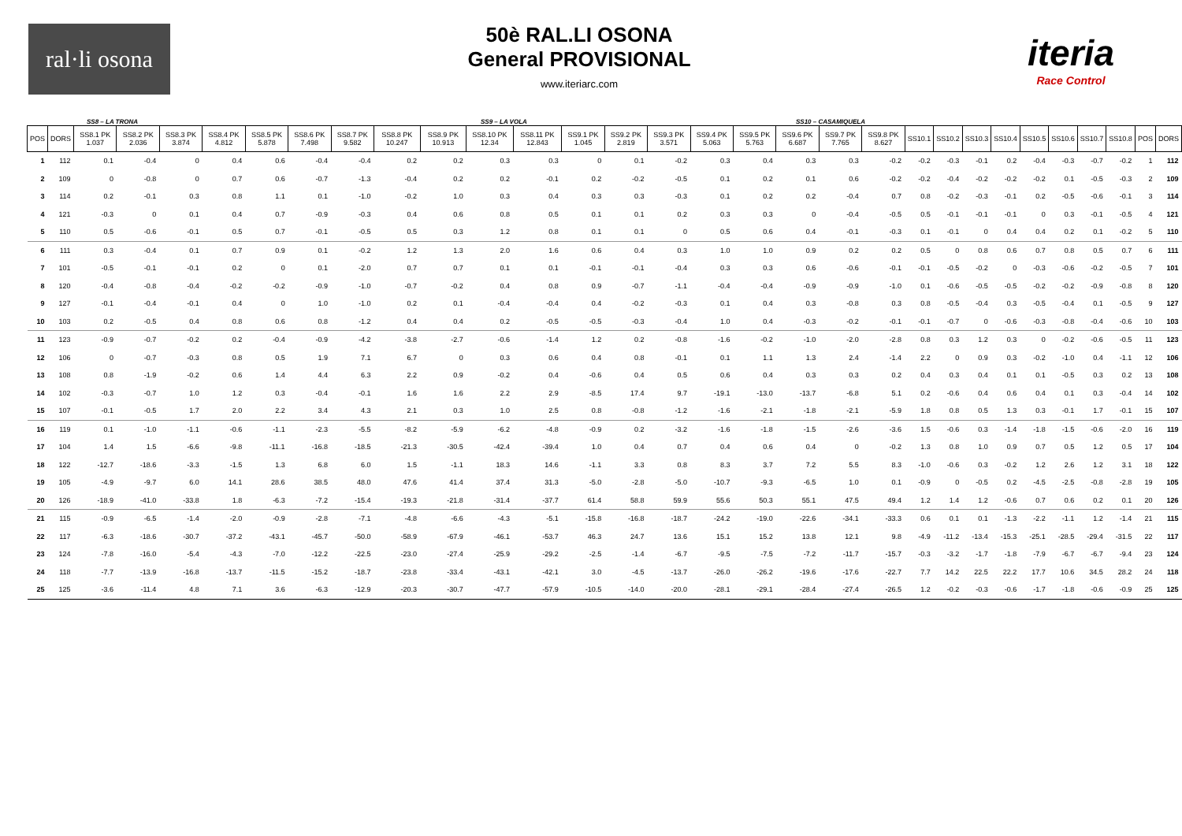ral·li osona
50è RAL.LI OSONA
General PROVISIONAL
www.iteriarc.com
iteria
Race Control
SS8 – LA TRONA SS9 – LA VOLA SS10 – CASAMIQUELA
| POS | DORS | SS8.1 PK 1.037 | SS8.2 PK 2.036 | SS8.3 PK 3.874 | SS8.4 PK 4.812 | SS8.5 PK 5.878 | SS8.6 PK 7.498 | SS8.7 PK 9.582 | SS8.8 PK 10.247 | SS8.9 PK 10.913 | SS8.10 PK 12.34 | SS8.11 PK 12.843 | SS9.1 PK 1.045 | SS9.2 PK 2.819 | SS9.3 PK 3.571 | SS9.4 PK 5.063 | SS9.5 PK 5.763 | SS9.6 PK 6.687 | SS9.7 PK 7.765 | SS9.8 PK 8.627 | SS10.1 | SS10.2 | SS10.3 | SS10.4 | SS10.5 | SS10.6 | SS10.7 | SS10.8 | POS | DORS |
| --- | --- | --- | --- | --- | --- | --- | --- | --- | --- | --- | --- | --- | --- | --- | --- | --- | --- | --- | --- | --- | --- | --- | --- | --- | --- | --- | --- | --- | --- | --- |
| 1 | 112 | 0.1 | -0.4 | 0 | 0.4 | 0.6 | -0.4 | -0.4 | 0.2 | 0.2 | 0.3 | 0.3 | 0 | 0.1 | -0.2 | 0.3 | 0.4 | 0.3 | 0.3 | -0.2 | -0.2 | -0.3 | -0.1 | 0.2 | -0.4 | -0.3 | -0.7 | -0.2 | 1 | 112 |
| 2 | 109 | 0 | -0.8 | 0 | 0.7 | 0.6 | -0.7 | -1.3 | -0.4 | 0.2 | 0.2 | -0.1 | 0.2 | -0.2 | -0.5 | 0.1 | 0.2 | 0.1 | 0.6 | -0.2 | -0.2 | -0.4 | -0.2 | -0.2 | -0.2 | 0.1 | -0.5 | -0.3 | 2 | 109 |
| 3 | 114 | 0.2 | -0.1 | 0.3 | 0.8 | 1.1 | 0.1 | -1.0 | -0.2 | 1.0 | 0.3 | 0.4 | 0.3 | 0.3 | -0.3 | 0.1 | 0.2 | 0.2 | -0.4 | 0.7 | 0.8 | -0.2 | -0.3 | -0.1 | 0.2 | -0.5 | -0.6 | -0.1 | 3 | 114 |
| 4 | 121 | -0.3 | 0 | 0.1 | 0.4 | 0.7 | -0.9 | -0.3 | 0.4 | 0.6 | 0.8 | 0.5 | 0.1 | 0.1 | 0.2 | 0.3 | 0.3 | 0 | -0.4 | -0.5 | 0.5 | -0.1 | -0.1 | -0.1 | 0 | 0.3 | -0.1 | -0.5 | 4 | 121 |
| 5 | 110 | 0.5 | -0.6 | -0.1 | 0.5 | 0.7 | -0.1 | -0.5 | 0.5 | 0.3 | 1.2 | 0.8 | 0.1 | 0.1 | 0 | 0.5 | 0.6 | 0.4 | -0.1 | -0.3 | 0.1 | -0.1 | 0 | 0.4 | 0.4 | 0.2 | 0.1 | -0.2 | 5 | 110 |
| 6 | 111 | 0.3 | -0.4 | 0.1 | 0.7 | 0.9 | 0.1 | -0.2 | 1.2 | 1.3 | 2.0 | 1.6 | 0.6 | 0.4 | 0.3 | 1.0 | 1.0 | 0.9 | 0.2 | 0.2 | 0.5 | 0 | 0.8 | 0.6 | 0.7 | 0.8 | 0.5 | 0.7 | 6 | 111 |
| 7 | 101 | -0.5 | -0.1 | -0.1 | 0.2 | 0 | 0.1 | -2.0 | 0.7 | 0.7 | 0.1 | 0.1 | -0.1 | -0.1 | -0.4 | 0.3 | 0.3 | 0.6 | -0.6 | -0.1 | -0.1 | -0.5 | -0.2 | 0 | -0.3 | -0.6 | -0.2 | -0.5 | 7 | 101 |
| 8 | 120 | -0.4 | -0.8 | -0.4 | -0.2 | -0.2 | -0.9 | -1.0 | -0.7 | -0.2 | 0.4 | 0.8 | 0.9 | -0.7 | -1.1 | -0.4 | -0.4 | -0.9 | -0.9 | -1.0 | 0.1 | -0.6 | -0.5 | -0.5 | -0.2 | -0.2 | -0.9 | -0.8 | 8 | 120 |
| 9 | 127 | -0.1 | -0.4 | -0.1 | 0.4 | 0 | 1.0 | -1.0 | 0.2 | 0.1 | -0.4 | -0.4 | 0.4 | -0.2 | -0.3 | 0.1 | 0.4 | 0.3 | -0.8 | 0.3 | 0.8 | -0.5 | -0.4 | 0.3 | -0.5 | -0.4 | 0.1 | -0.5 | 9 | 127 |
| 10 | 103 | 0.2 | -0.5 | 0.4 | 0.8 | 0.6 | 0.8 | -1.2 | 0.4 | 0.4 | 0.2 | -0.5 | -0.5 | -0.3 | -0.4 | 1.0 | 0.4 | -0.3 | -0.2 | -0.1 | -0.1 | -0.7 | 0 | -0.6 | -0.3 | -0.8 | -0.4 | -0.6 | 10 | 103 |
| 11 | 123 | -0.9 | -0.7 | -0.2 | 0.2 | -0.4 | -0.9 | -4.2 | -3.8 | -2.7 | -0.6 | -1.4 | 1.2 | 0.2 | -0.8 | -1.6 | -0.2 | -1.0 | -2.0 | -2.8 | 0.8 | 0.3 | 1.2 | 0.3 | 0 | -0.2 | -0.6 | -0.5 | 11 | 123 |
| 12 | 106 | 0 | -0.7 | -0.3 | 0.8 | 0.5 | 1.9 | 7.1 | 6.7 | 0 | 0.3 | 0.6 | 0.4 | 0.8 | -0.1 | 0.1 | 1.1 | 1.3 | 2.4 | -1.4 | 2.2 | 0 | 0.9 | 0.3 | -0.2 | -1.0 | 0.4 | -1.1 | 12 | 106 |
| 13 | 108 | 0.8 | -1.9 | -0.2 | 0.6 | 1.4 | 4.4 | 6.3 | 2.2 | 0.9 | -0.2 | 0.4 | -0.6 | 0.4 | 0.5 | 0.6 | 0.4 | 0.3 | 0.3 | 0.2 | 0.4 | 0.3 | 0.4 | 0.1 | 0.1 | -0.5 | 0.3 | 0.2 | 13 | 108 |
| 14 | 102 | -0.3 | -0.7 | 1.0 | 1.2 | 0.3 | -0.4 | -0.1 | 1.6 | 1.6 | 2.2 | 2.9 | -8.5 | 17.4 | 9.7 | -19.1 | -13.0 | -13.7 | -6.8 | 5.1 | 0.2 | -0.6 | 0.4 | 0.6 | 0.4 | 0.1 | 0.3 | -0.4 | 14 | 102 |
| 15 | 107 | -0.1 | -0.5 | 1.7 | 2.0 | 2.2 | 3.4 | 4.3 | 2.1 | 0.3 | 1.0 | 2.5 | 0.8 | -0.8 | -1.2 | -1.6 | -2.1 | -1.8 | -2.1 | -5.9 | 1.8 | 0.8 | 0.5 | 1.3 | 0.3 | -0.1 | 1.7 | -0.1 | 15 | 107 |
| 16 | 119 | 0.1 | -1.0 | -1.1 | -0.6 | -1.1 | -2.3 | -5.5 | -8.2 | -5.9 | -6.2 | -4.8 | -0.9 | 0.2 | -3.2 | -1.6 | -1.8 | -1.5 | -2.6 | -3.6 | 1.5 | -0.6 | 0.3 | -1.4 | -1.8 | -1.5 | -0.6 | -2.0 | 16 | 119 |
| 17 | 104 | 1.4 | 1.5 | -6.6 | -9.8 | -11.1 | -16.8 | -18.5 | -21.3 | -30.5 | -42.4 | -39.4 | 1.0 | 0.4 | 0.7 | 0.4 | 0.6 | 0.4 | 0 | -0.2 | 1.3 | 0.8 | 1.0 | 0.9 | 0.7 | 0.5 | 1.2 | 0.5 | 17 | 104 |
| 18 | 122 | -12.7 | -18.6 | -3.3 | -1.5 | 1.3 | 6.8 | 6.0 | 1.5 | -1.1 | 18.3 | 14.6 | -1.1 | 3.3 | 0.8 | 8.3 | 3.7 | 7.2 | 5.5 | 8.3 | -1.0 | -0.6 | 0.3 | -0.2 | 1.2 | 2.6 | 1.2 | 3.1 | 18 | 122 |
| 19 | 105 | -4.9 | -9.7 | 6.0 | 14.1 | 28.6 | 38.5 | 48.0 | 47.6 | 41.4 | 37.4 | 31.3 | -5.0 | -2.8 | -5.0 | -10.7 | -9.3 | -6.5 | 1.0 | 0.1 | -0.9 | 0 | -0.5 | 0.2 | -4.5 | -2.5 | -0.8 | -2.8 | 19 | 105 |
| 20 | 126 | -18.9 | -41.0 | -33.8 | 1.8 | -6.3 | -7.2 | -15.4 | -19.3 | -21.8 | -31.4 | -37.7 | 61.4 | 58.8 | 59.9 | 55.6 | 50.3 | 55.1 | 47.5 | 49.4 | 1.2 | 1.4 | 1.2 | -0.6 | 0.7 | 0.6 | 0.2 | 0.1 | 20 | 126 |
| 21 | 115 | -0.9 | -6.5 | -1.4 | -2.0 | -0.9 | -2.8 | -7.1 | -4.8 | -6.6 | -4.3 | -5.1 | -15.8 | -16.8 | -18.7 | -24.2 | -19.0 | -22.6 | -34.1 | -33.3 | 0.6 | 0.1 | 0.1 | -1.3 | -2.2 | -1.1 | 1.2 | -1.4 | 21 | 115 |
| 22 | 117 | -6.3 | -18.6 | -30.7 | -37.2 | -43.1 | -45.7 | -50.0 | -58.9 | -67.9 | -46.1 | -53.7 | 46.3 | 24.7 | 13.6 | 15.1 | 15.2 | 13.8 | 12.1 | 9.8 | -4.9 | -11.2 | -13.4 | -15.3 | -25.1 | -28.5 | -29.4 | -31.5 | 22 | 117 |
| 23 | 124 | -7.8 | -16.0 | -5.4 | -4.3 | -7.0 | -12.2 | -22.5 | -23.0 | -27.4 | -25.9 | -29.2 | -2.5 | -1.4 | -6.7 | -9.5 | -7.5 | -7.2 | -11.7 | -15.7 | -0.3 | -3.2 | -1.7 | -1.8 | -7.9 | -6.7 | -6.7 | -9.4 | 23 | 124 |
| 24 | 118 | -7.7 | -13.9 | -16.8 | -13.7 | -11.5 | -15.2 | -18.7 | -23.8 | -33.4 | -43.1 | -42.1 | 3.0 | -4.5 | -13.7 | -26.0 | -26.2 | -19.6 | -17.6 | -22.7 | 7.7 | 14.2 | 22.5 | 22.2 | 17.7 | 10.6 | 34.5 | 28.2 | 24 | 118 |
| 25 | 125 | -3.6 | -11.4 | 4.8 | 7.1 | 3.6 | -6.3 | -12.9 | -20.3 | -30.7 | -47.7 | -57.9 | -10.5 | -14.0 | -20.0 | -28.1 | -29.1 | -28.4 | -27.4 | -26.5 | 1.2 | -0.2 | -0.3 | -0.6 | -1.7 | -1.8 | -0.6 | -0.9 | 25 | 125 |